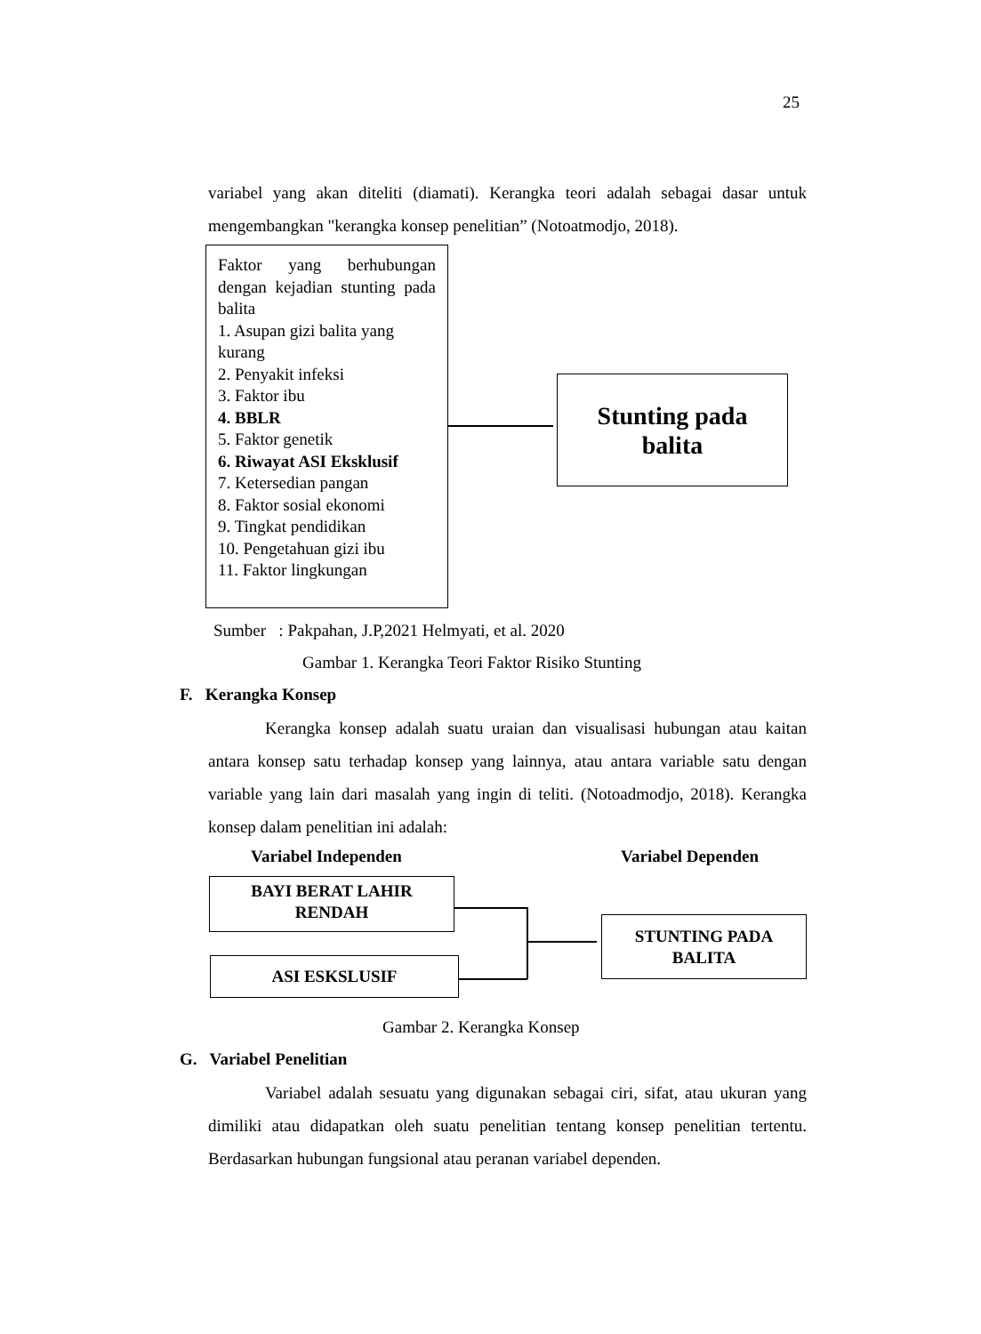25
variabel yang akan diteliti (diamati). Kerangka teori adalah sebagai dasar untuk mengembangkan "kerangka konsep penelitian” (Notoatmodjo, 2018).
Faktor yang berhubungan dengan kejadian stunting pada balita
1. Asupan gizi balita yang kurang
2. Penyakit infeksi
3. Faktor ibu
4. BBLR
5. Faktor genetik
6. Riwayat ASI Eksklusif
7. Ketersedian pangan
8. Faktor sosial ekonomi
9. Tingkat pendidikan
10. Pengetahuan gizi ibu
11. Faktor lingkungan
Stunting pada
balita
Sumber : Pakpahan, J.P,2021 Helmyati, et al. 2020
Gambar 1. Kerangka Teori Faktor Risiko Stunting
F. Kerangka Konsep
Kerangka konsep adalah suatu uraian dan visualisasi hubungan atau kaitan antara konsep satu terhadap konsep yang lainnya, atau antara variable satu dengan variable yang lain dari masalah yang ingin di teliti. (Notoadmodjo, 2018). Kerangka konsep dalam penelitian ini adalah:
Variabel Independen Variabel Dependen
BAYI BERAT LAHIR
RENDAH
ASI ESKSLUSIF
STUNTING PADA
BALITA
Gambar 2. Kerangka Konsep
G. Variabel Penelitian
Variabel adalah sesuatu yang digunakan sebagai ciri, sifat, atau ukuran yang dimiliki atau didapatkan oleh suatu penelitian tentang konsep penelitian tertentu. Berdasarkan hubungan fungsional atau peranan variabel dependen.